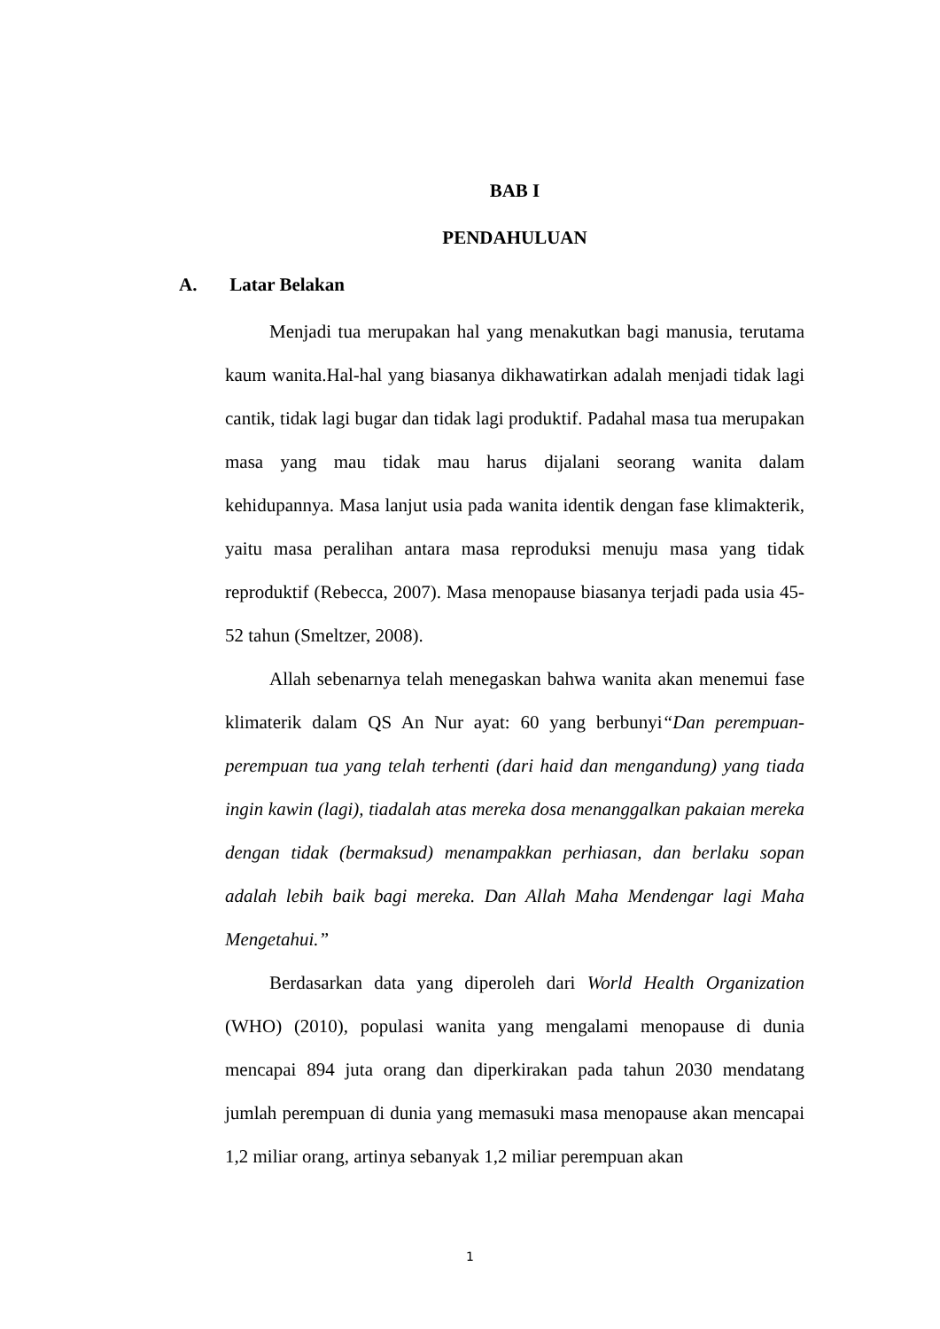BAB I
PENDAHULUAN
A. Latar Belakan
Menjadi tua merupakan hal yang menakutkan bagi manusia, terutama kaum wanita.Hal-hal yang biasanya dikhawatirkan adalah menjadi tidak lagi cantik, tidak lagi bugar dan tidak lagi produktif. Padahal masa tua merupakan masa yang mau tidak mau harus dijalani seorang wanita dalam kehidupannya. Masa lanjut usia pada wanita identik dengan fase klimakterik, yaitu masa peralihan antara masa reproduksi menuju masa yang tidak reproduktif (Rebecca, 2007). Masa menopause biasanya terjadi pada usia 45-52 tahun (Smeltzer, 2008).
Allah sebenarnya telah menegaskan bahwa wanita akan menemui fase klimaterik dalam QS An Nur ayat: 60 yang berbunyi“Dan perempuan-perempuan tua yang telah terhenti (dari haid dan mengandung) yang tiada ingin kawin (lagi), tiadalah atas mereka dosa menanggalkan pakaian mereka dengan tidak (bermaksud) menampakkan perhiasan, dan berlaku sopan adalah lebih baik bagi mereka. Dan Allah Maha Mendengar lagi Maha Mengetahui.”
Berdasarkan data yang diperoleh dari World Health Organization (WHO) (2010), populasi wanita yang mengalami menopause di dunia mencapai 894 juta orang dan diperkirakan pada tahun 2030 mendatang jumlah perempuan di dunia yang memasuki masa menopause akan mencapai 1,2 miliar orang, artinya sebanyak 1,2 miliar perempuan akan
1